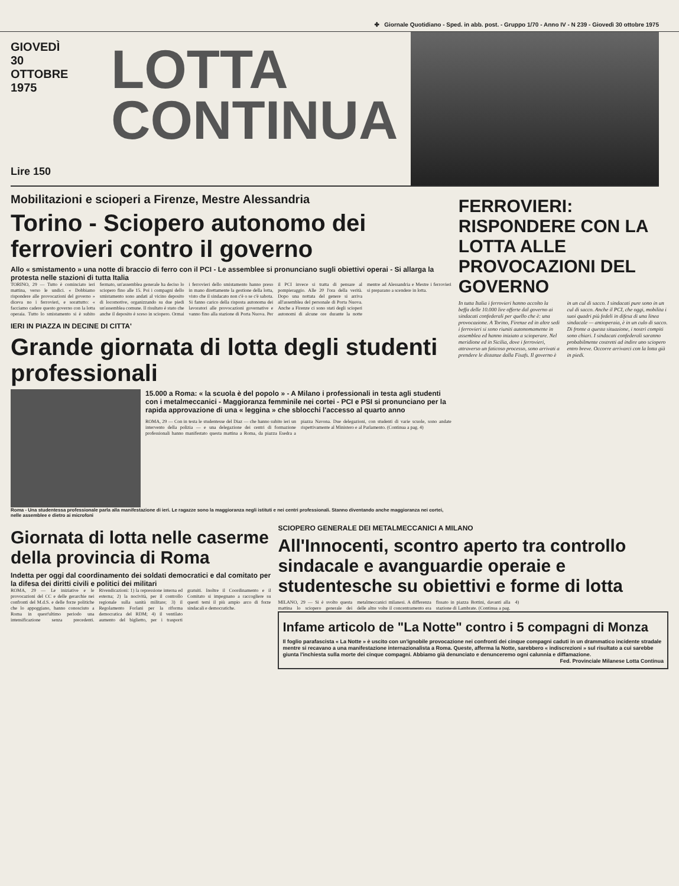✤ Giornale Quotidiano - Sped. in abb. post. - Gruppo 1/70 - Anno IV - N 239 - Giovedì 30 ottobre 1975
GIOVEDÌ
30
OTTOBRE
1975
Lire 150
LOTTA
CONTINUA
Mobilitazioni e scioperi a Firenze, Mestre Alessandria
Torino - Sciopero autonomo dei ferrovieri contro il governo
Allo « smistamento » una notte di braccio di ferro con il PCI - Le assemblee si pronunciano sugli obiettivi operai - Si allarga la protesta nelle stazioni di tutta Italia
TORINO, 29 — Tutto è cominciato ieri mattina, verso le undici. « Dobbiamo rispondere alle provocazioni del governo » diceva no i ferrovieri, e sorattutto: « facciamo cadere questo governo con la lotta operaia. Tutto lo smistamento si è subito fermato, un'assemblea generale ha deciso lo sciopero fino alle 15. Poi i compagni dello smistamento sono andati al vicino deposito di locomotive, organizzando su due piedi un'assemblea comune. Il risultato è stato che anche il deposito è sceso in sciopero. Ormai i ferrovieri dello smistamento hanno preso in mano direttamente la gestione della lotta, visto che il sindacato non c'è o se c'è sabota. Si fanno carico della risposta autonoma dei lavoratori alle provocazioni governative e vanno fino alla stazione di Porta Nuova. Per il PCI invece si tratta di pensare al pompieraggio. Alle 20 l'ora della verità. Dopo una nottata del genere si arriva all'assemblea del personale di Porta Nuova. Anche a Firenze ci sono stati degli scioperi autonomi di alcune ore durante la notte mentre ad Alessandria e Mestre i ferrovieri si preparano a scendere in lotta.
IERI IN PIAZZA IN DECINE DI CITTA'
Grande giornata di lotta degli studenti professionali
15.000 a Roma: « la scuola è del popolo » - A Milano i professionali in testa agli studenti con i metalmeccanici - Maggioranza femminile nei cortei - PCI e PSI si pronunciano per la rapida approvazione di una « leggina » che sblocchi l'accesso al quarto anno
ROMA, 29 — Con in testa le studentesse del Diaz — che hanno subito ieri un intervento della polizia — e una delegazione dei centri di formazione professionali hanno manifestato questa mattina a Roma, da piazza Esedra a piazza Navona. Due delegazioni, con studenti di varie scuole, sono andate rispettivamente al Ministero e al Parlamento. (Continua a pag. 4)
Roma - Una studentessa professionale parla alla manifestazione di ieri. Le ragazze sono la maggioranza negli istituti e nei centri professionali. Stanno diventando anche maggioranza nei cortei, nelle assemblee e dietro ai microfoni
FERROVIERI: RISPONDERE CON LA LOTTA ALLE PROVOCAZIONI DEL GOVERNO
In tutta Italia i ferrovieri hanno accolto la beffa delle 10.000 lire offerte dal governo ai sindacati confederali per quello che è: una provocazione. A Torino, Firenze ed in altre sedi i ferrovieri si sono riuniti autonomamente in assemblea ed hanno iniziato a scioperare. Nel meridione ed in Sicilia, dove i ferrovieri, attraverso un faticoso processo, sono arrivati a prendere le distanze dalla Fisafs. Il governo è in un cul di sacco. I sindacati pure sono in un cul di sacco. Anche il PCI, che oggi, mobilita i suoi quadri più fedeli in difesa di una linea sindacale — antioperaia, è in un culo di sacco. Di fronte a questa situazione, i nostri compiti sono chiari. I sindacati confederali saranno probabilmente costretti ad indire uno sciopero entro breve. Occorre arrivarci con la lotta già in piedi.
Giornata di lotta nelle caserme della provincia di Roma
Indetta per oggi dal coordinamento dei soldati democratici e dal comitato per la difesa dei diritti civili e politici dei militari
ROMA, 29 — Le iniziative e le provocazioni del CC e delle gerarchie nei confronti del M.d.S. e delle forze politiche che lo appoggiano, hanno conosciuto a Roma in quest'ultimo periodo una intensificazione senza precedenti. Rivendicazioni: 1) la repressione interna ed esterna; 2) la nocività, per il controllo regionale sulla sanità militare; 3) il Regolamento Forlani per la riforma democratica del RDM; 4) il ventilato aumento del biglietto, per i trasporti gratuiti. Inoltre il Coordinamento e il Comitato si impegnano a raccogliere su questi temi il più ampio arco di forze sindacali e democratiche.
SCIOPERO GENERALE DEI METALMECCANICI A MILANO
All'Innocenti, scontro aperto tra controllo sindacale e avanguardie operaie e studentesche su obiettivi e forme di lotta
MILANO, 29 — Si è svolto questa mattina lo sciopero generale dei metalmeccanici milanesi. A differenza delle altre volte il concentramento era fissato in piazza Bottini, davanti alla stazione di Lambrate. (Continua a pag. 4)
Infame articolo de "La Notte" contro i 5 compagni di Monza
Il foglio parafascista « La Notte » è uscito con un'ignobile provocazione nei confronti dei cinque compagni caduti in un drammatico incidente stradale mentre si recavano a una manifestazione internazionalista a Roma. Queste, afferma la Notte, sarebbero « indiscrezioni » sul risultato a cui sarebbe giunta l'inchiesta sulla morte dei cinque compagni. Abbiamo già denunciato e denunceremo ogni calunnia e diffamazione.
Fed. Provinciale Milanese Lotta Continua